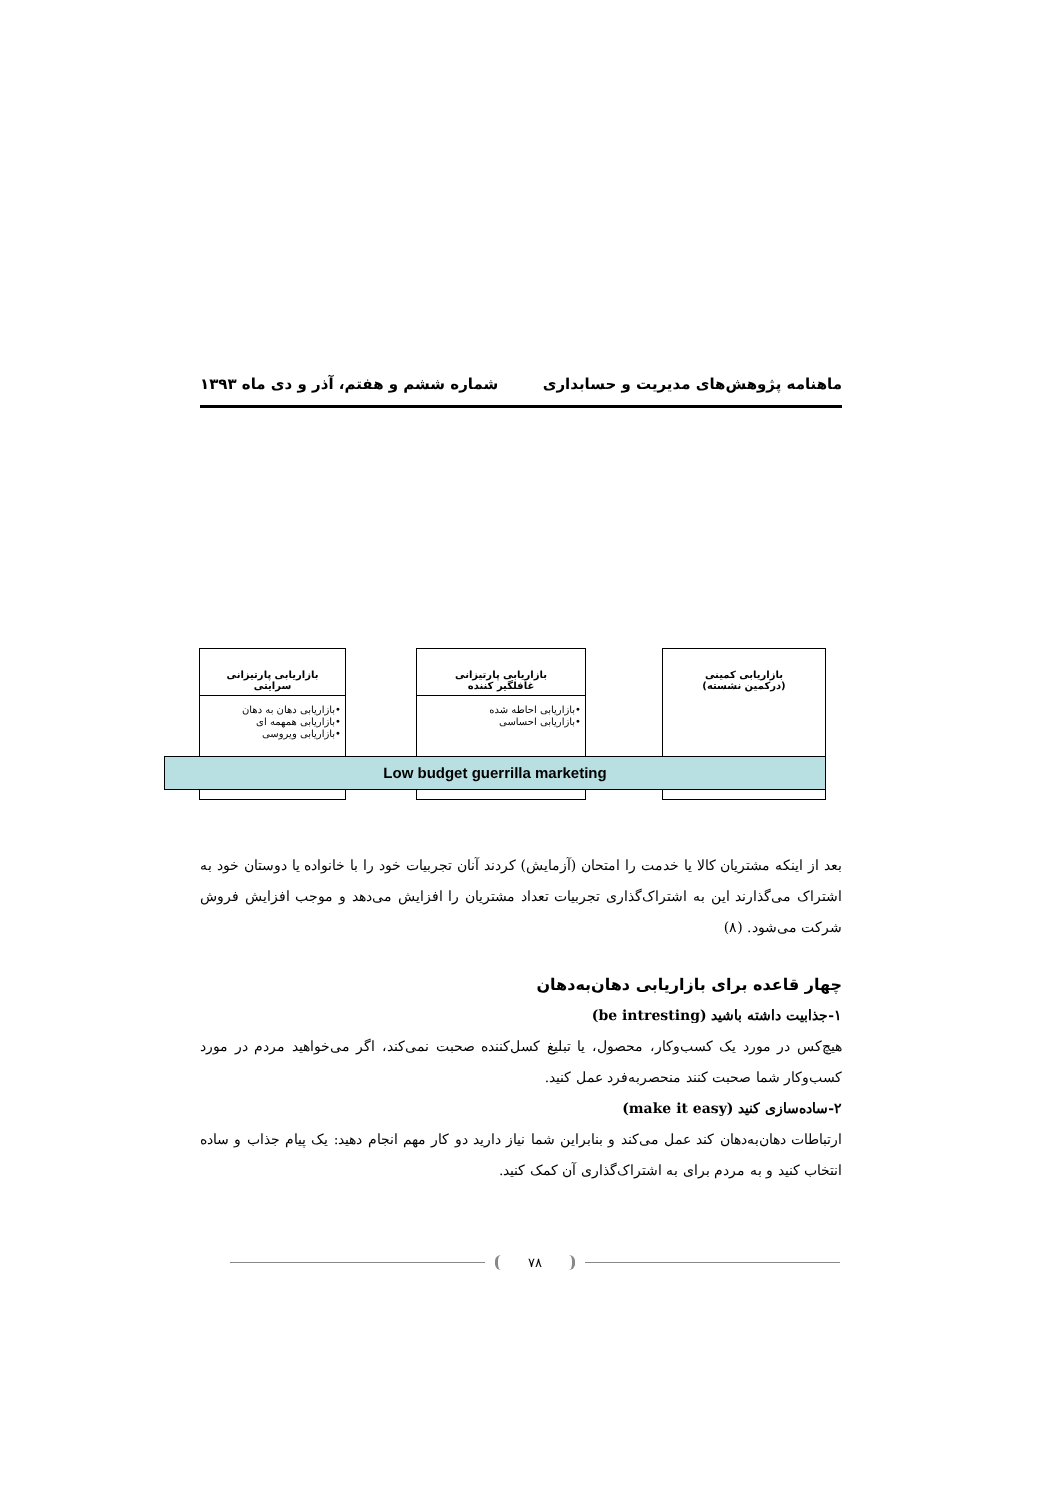ماهنامه پژوهش‌های مدیریت و حسابداری شماره ششم و هفتم، آذر و دی ماه ۱۳۹۳
بازاریابی کمینی
(درکمین نشسته)
بازاریابی پارتیزانی
غافلگیر کننده
•بازاریابی احاطه شده
•بازاریابی احساسی
بازاریابی پارتیزانی
سرایتی
•بازاریابی دهان به دهان
•بازاریابی همهمه ای
•بازاریابی ویروسی
Low budget guerrilla marketing
بعد از اینکه مشتریان کالا یا خدمت را امتحان (آزمایش) کردند آنان تجربیات خود را با خانواده یا دوستان خود به اشتراک می‌گذارند این به اشتراک‌گذاری تجربیات تعداد مشتریان را افزایش می‌دهد و موجب افزایش فروش شرکت می‌شود. (۸)
چهار قاعده برای بازاریابی دهان‌به‌دهان
۱-جذابیت داشته باشید (be intresting)
هیچ‌کس در مورد یک کسب‌وکار، محصول، یا تبلیغ کسل‌کننده صحبت نمی‌کند، اگر می‌خواهید مردم در مورد کسب‌وکار شما صحبت کنند منحصربه‌فرد عمل کنید.
۲-ساده‌سازی کنید (make it easy)
ارتباطات دهان‌به‌دهان کند عمل می‌کند و بنابراین شما نیاز دارید دو کار مهم انجام دهید: یک پیام جذاب و ساده انتخاب کنید و به مردم برای به اشتراک‌گذاری آن کمک کنید.
۷۸